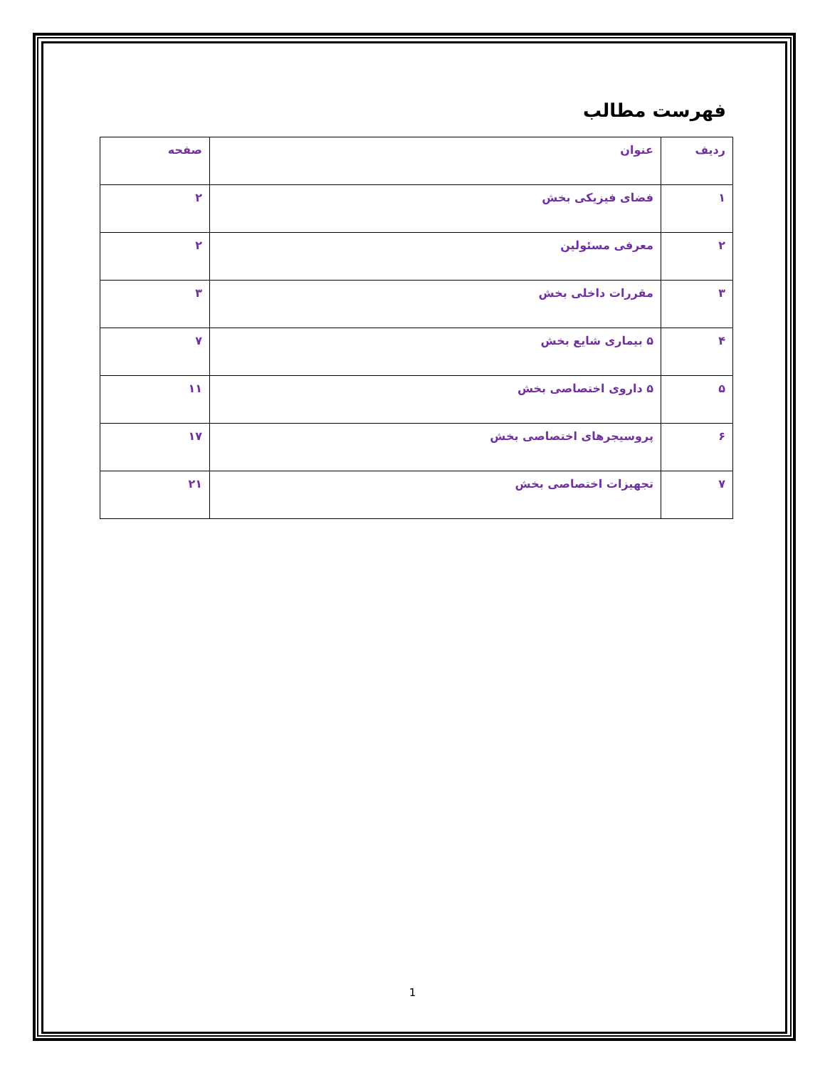فهرست مطالب
| ردیف | عنوان | صفحه |
| --- | --- | --- |
| ۱ | فضای فیزیکی بخش | ۲ |
| ۲ | معرفی مسئولین | ۲ |
| ۳ | مقررات داخلی بخش | ۳ |
| ۴ | ۵ بیماری شایع بخش | ۷ |
| ۵ | ۵ داروی اختصاصی بخش | ۱۱ |
| ۶ | پروسیجرهای اختصاصی بخش | ۱۷ |
| ۷ | تجهیزات اختصاصی بخش | ۲۱ |
1